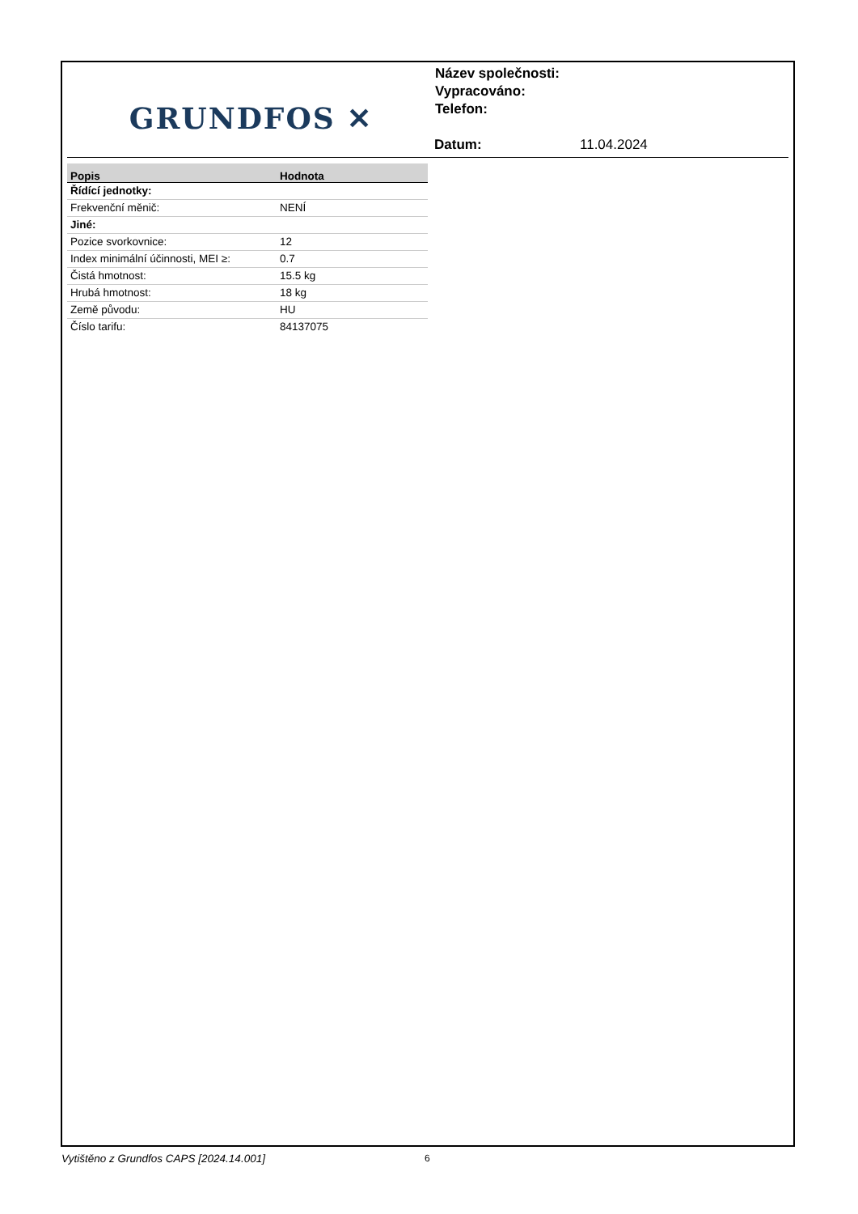GRUNDFOS ✕
Název společnosti:
Vypracováno:
Telefon:
Datum: 11.04.2024
| Popis | Hodnota |
| --- | --- |
| Řídící jednotky: | |
| Frekvenční měnič: | NENÍ |
| Jiné: | |
| Pozice svorkovnice: | 12 |
| Index minimální účinnosti, MEI ≥: | 0.7 |
| Čistá hmotnost: | 15.5 kg |
| Hrubá hmotnost: | 18 kg |
| Země původu: | HU |
| Číslo tarifu: | 84137075 |
Vytištěno z Grundfos CAPS [2024.14.001]
6